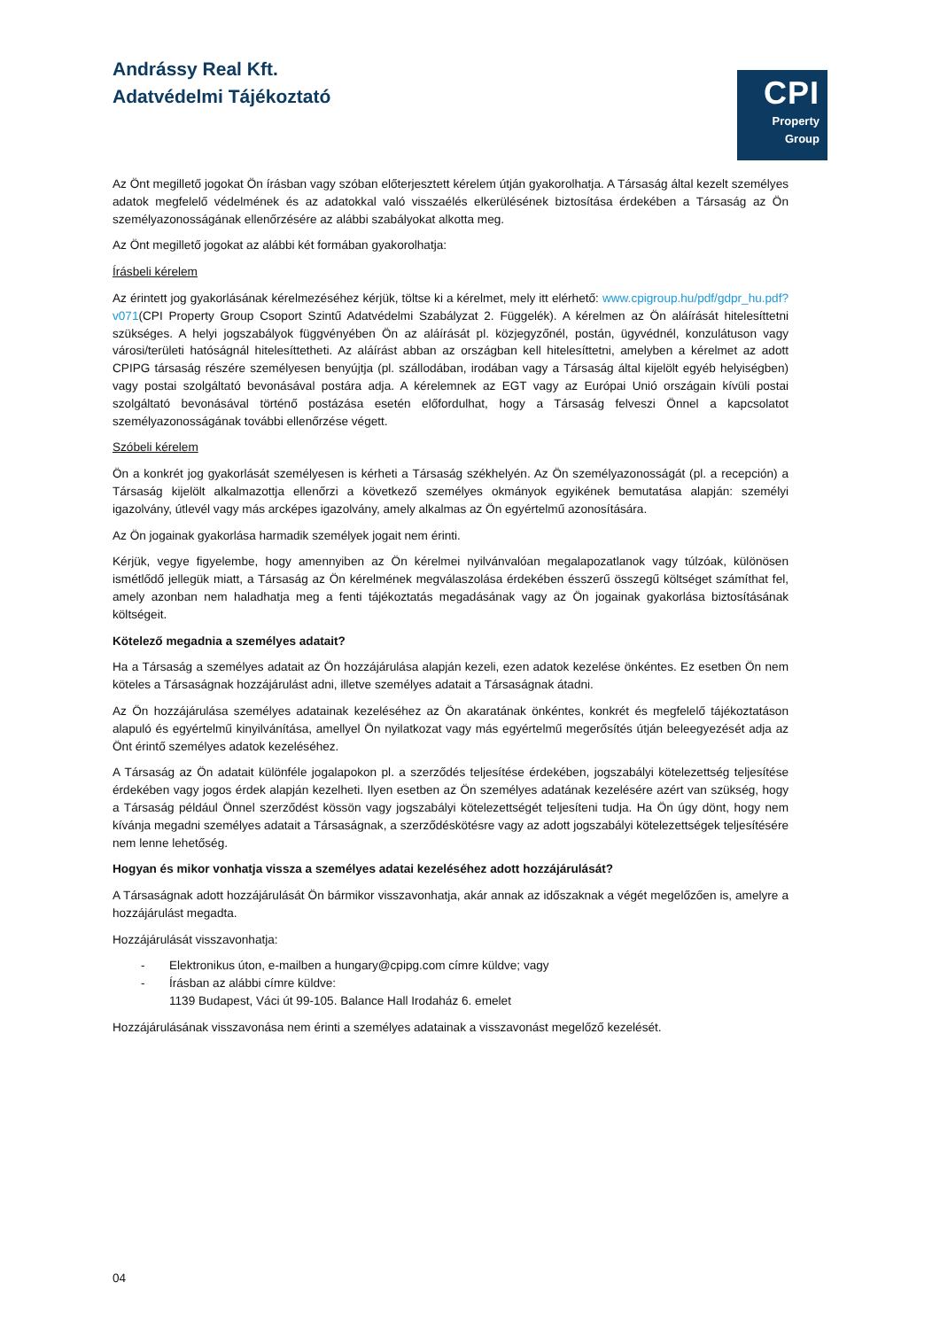Andrássy Real Kft.
Adatvédelmi Tájékoztató
CPI
Property
Group
Az Önt megillető jogokat Ön írásban vagy szóban előterjesztett kérelem útján gyakorolhatja. A Társaság által kezelt személyes adatok megfelelő védelmének és az adatokkal való visszaélés elkerülésének biztosítása érdekében a Társaság az Ön személyazonosságának ellenőrzésére az alábbi szabályokat alkotta meg.
Az Önt megillető jogokat az alábbi két formában gyakorolhatja:
Írásbeli kérelem
Az érintett jog gyakorlásának kérelmezéséhez kérjük, töltse ki a kérelmet, mely itt elérhető: www.cpigroup.hu/pdf/gdpr_hu.pdf?v071(CPI Property Group Csoport Szintű Adatvédelmi Szabályzat 2. Függelék). A kérelmen az Ön aláírását hitelesíttetni szükséges. A helyi jogszabályok függvényében Ön az aláírását pl. közjegyzőnél, postán, ügyvédnél, konzulátuson vagy városi/területi hatóságnál hitelesíttetheti. Az aláírást abban az országban kell hitelesíttetni, amelyben a kérelmet az adott CPIPG társaság részére személyesen benyújtja (pl. szállodában, irodában vagy a Társaság által kijelölt egyéb helyiségben) vagy postai szolgáltató bevonásával postára adja. A kérelemnek az EGT vagy az Európai Unió országain kívüli postai szolgáltató bevonásával történő postázása esetén előfordulhat, hogy a Társaság felveszi Önnel a kapcsolatot személyazonosságának további ellenőrzése végett.
Szóbeli kérelem
Ön a konkrét jog gyakorlását személyesen is kérheti a Társaság székhelyén. Az Ön személyazonosságát (pl. a recepción) a Társaság kijelölt alkalmazottja ellenőrzi a következő személyes okmányok egyikének bemutatása alapján: személyi igazolvány, útlevél vagy más arcképes igazolvány, amely alkalmas az Ön egyértelmű azonosítására.
Az Ön jogainak gyakorlása harmadik személyek jogait nem érinti.
Kérjük, vegye figyelembe, hogy amennyiben az Ön kérelmei nyilvánvalóan megalapozatlanok vagy túlzóak, különösen ismétlődő jellegük miatt, a Társaság az Ön kérelmének megválaszolása érdekében ésszerű összegű költséget számíthat fel, amely azonban nem haladhatja meg a fenti tájékoztatás megadásának vagy az Ön jogainak gyakorlása biztosításának költségeit.
Kötelező megadnia a személyes adatait?
Ha a Társaság a személyes adatait az Ön hozzájárulása alapján kezeli, ezen adatok kezelése önkéntes. Ez esetben Ön nem köteles a Társaságnak hozzájárulást adni, illetve személyes adatait a Társaságnak átadni.
Az Ön hozzájárulása személyes adatainak kezeléséhez az Ön akaratának önkéntes, konkrét és megfelelő tájékoztatáson alapuló és egyértelmű kinyilvánítása, amellyel Ön nyilatkozat vagy más egyértelmű megerősítés útján beleegyezését adja az Önt érintő személyes adatok kezeléséhez.
A Társaság az Ön adatait különféle jogalapokon pl. a szerződés teljesítése érdekében, jogszabályi kötelezettség teljesítése érdekében vagy jogos érdek alapján kezelheti. Ilyen esetben az Ön személyes adatának kezelésére azért van szükség, hogy a Társaság például Önnel szerződést kössön vagy jogszabályi kötelezettségét teljesíteni tudja. Ha Ön úgy dönt, hogy nem kívánja megadni személyes adatait a Társaságnak, a szerződéskötésre vagy az adott jogszabályi kötelezettségek teljesítésére nem lenne lehetőség.
Hogyan és mikor vonhatja vissza a személyes adatai kezeléséhez adott hozzájárulását?
A Társaságnak adott hozzájárulását Ön bármikor visszavonhatja, akár annak az időszaknak a végét megelőzően is, amelyre a hozzájárulást megadta.
Hozzájárulását visszavonhatja:
- Elektronikus úton, e-mailben a hungary@cpipg.com címre küldve; vagy
- Írásban az alábbi címre küldve:
1139 Budapest, Váci út 99-105. Balance Hall Irodaház 6. emelet
Hozzájárulásának visszavonása nem érinti a személyes adatainak a visszavonást megelőző kezelését.
04